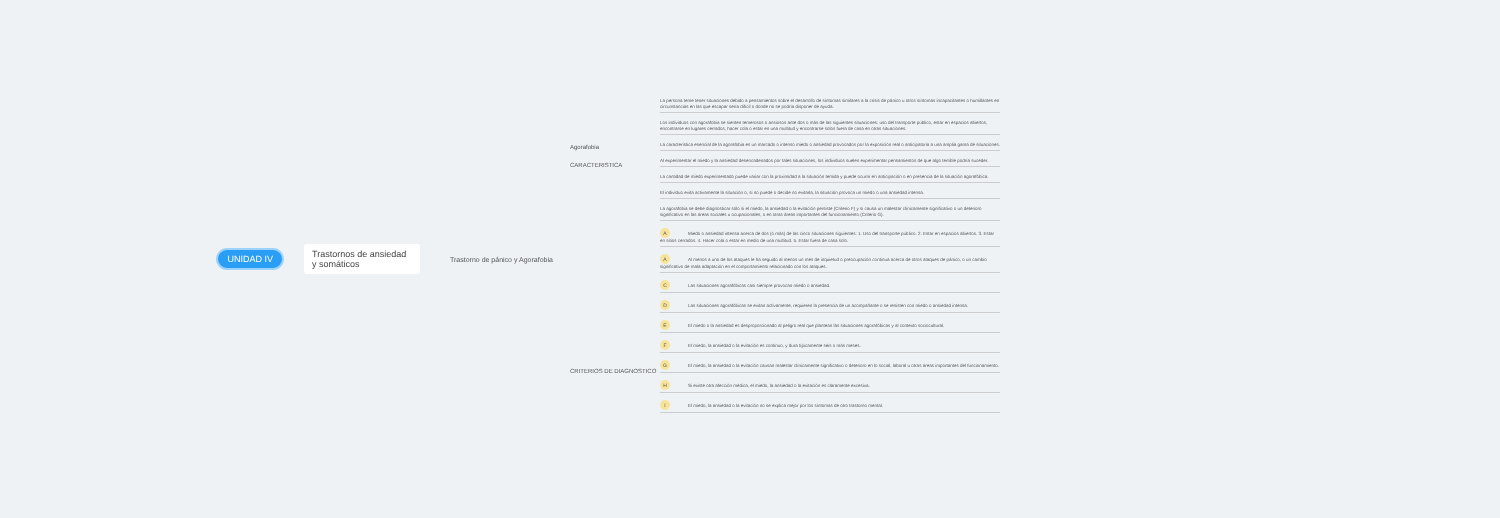UNIDAD IV Trastornos de ansiedad y somáticos
Trastorno de pánico y Agorafobia
Agorafobia
CARACTERISTICA
CRITERIOS DE DIAGNOSTICO
La persona teme tener situaciones debido a pensamientos sobre el desarrollo de síntomas similares a la crisis de pánico u otros síntomas incapacitantes o humillantes en circunstancias en las que escapar sería difícil o donde no se podría disponer de ayuda.
Los individuos con agorafobia se sienten temerosos o ansiosos ante dos o más de las siguientes situaciones: uso del transporte público, estar en espacios abiertos, encontrarse en lugares cerrados, hacer cola o estar en una multitud y encontrarse solos fuera de casa en otras situaciones.
La característica esencial de la agorafobia es un marcado o intenso miedo o ansiedad provocados por la exposición real o anticipatoria a una amplia gama de situaciones.
Al experimentar el miedo y la ansiedad desencadenados por tales situaciones, los individuos suelen experimentar pensamientos de que algo terrible podría suceder.
La cantidad de miedo experimentado puede variar con la proximidad a la situación temida y puede ocurrir en anticipación o en presencia de la situación agorafóbica.
El individuo evita activamente la situación o, si no puede o decide no evitarla, la situación provoca un miedo o una ansiedad intensa.
La agorafobia se debe diagnosticar sólo si el miedo, la ansiedad o la evitación persiste (Criterio F) y si causa un malestar clínicamente significativo o un deterioro significativo en las áreas sociales u ocupacionales, o en otras áreas importantes del funcionamiento (Criterio G).
A Miedo o ansiedad intensa acerca de dos (o más) de las cinco situaciones siguientes: 1. Uso del transporte público. 2. Estar en espacios abiertos. 3. Estar en sitios cerrados. 4. Hacer cola o estar en medio de una multitud. 5. Estar fuera de casa solo.
A Al menos a uno de los ataques le ha seguido al menos un mes de inquietud o preocupación continua acerca de otros ataques de pánico, o un cambio significativo de mala adaptación en el comportamiento relacionado con los ataques.
C Las situaciones agorafóbicas casi siempre provocan miedo o ansiedad.
D Las situaciones agorafóbicas se evitan activamente, requieren la presencia de un acompañante o se resisten con miedo o ansiedad intensa.
E El miedo o la ansiedad es desproporcionado al peligro real que plantean las situaciones agorafóbicas y al contexto sociocultural.
F El miedo, la ansiedad o la evitación es continuo, y dura típicamente seis o más meses.
G El miedo, la ansiedad o la evitación causan malestar clínicamente significativo o deterioro en lo social, laboral u otras áreas importantes del funcionamiento.
H Si existe otra afección médica, el miedo, la ansiedad o la evitación es claramente excesiva.
I El miedo, la ansiedad o la evitación no se explica mejor por los síntomas de otro trastorno mental.